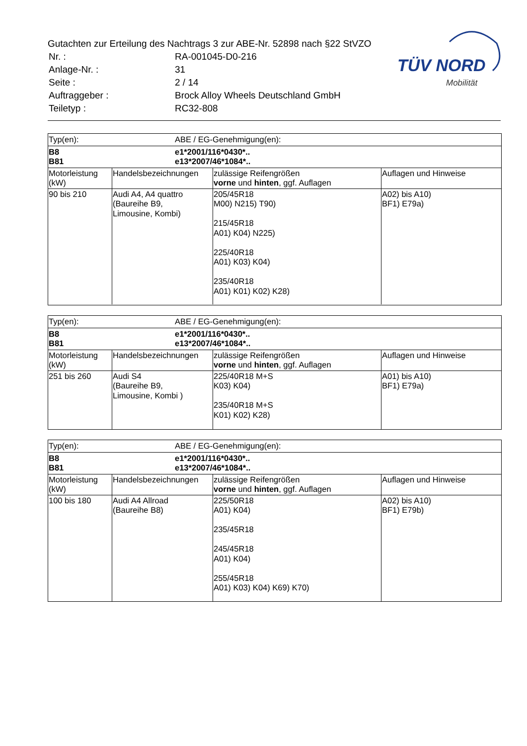Gutachten zur Erteilung des Nachtrags 3 zur ABE-Nr. 52898 nach §22 StVZO
| Nr. : | RA-001045-D0-216 |
| Anlage-Nr. : | 31 |
| Seite : | 2 / 14 |
| Auftraggeber : | Brock Alloy Wheels Deutschland GmbH |
| Teiletyp : | RC32-808 |
TÜV NORD
Mobilität
Typ(en):
ABE / EG-Genehmigung(en):
B8
B81
e1*2001/116*0430*..
e13*2007/46*1084*..
| Motorleistung (kW) | Handelsbezeichnungen | zulässige Reifengrößen vorne und hinten , ggf. Auflagen | Auflagen und Hinweise |
| 90 bis 210 | Audi A4, A4 quattro (Baureihe B9, Limousine, Kombi) | 205/45R18 M00) N215) T90) 215/45R18 A01) K04) N225) 225/40R18 A01) K03) K04) 235/40R18 A01) K01) K02) K28) | A02) bis A10) BF1) E79a) |
Typ(en):
ABE / EG-Genehmigung(en):
B8
B81
e1*2001/116*0430*..
e13*2007/46*1084*..
| Motorleistung (kW) | Handelsbezeichnungen | zulässige Reifengrößen vorne und hinten , ggf. Auflagen | Auflagen und Hinweise |
| 251 bis 260 | Audi S4 (Baureihe B9, Limousine, Kombi ) | 225/40R18 M+S K03) K04) 235/40R18 M+S K01) K02) K28) | A01) bis A10) BF1) E79a) |
Typ(en):
ABE / EG-Genehmigung(en):
B8
B81
e1*2001/116*0430*..
e13*2007/46*1084*..
| Motorleistung (kW) | Handelsbezeichnungen | zulässige Reifengrößen vorne und hinten , ggf. Auflagen | Auflagen und Hinweise |
| 100 bis 180 | Audi A4 Allroad (Baureihe B8) | 225/50R18 A01) K04) 235/45R18 245/45R18 A01) K04) 255/45R18 A01) K03) K04) K69) K70) | A02) bis A10) BF1) E79b) |